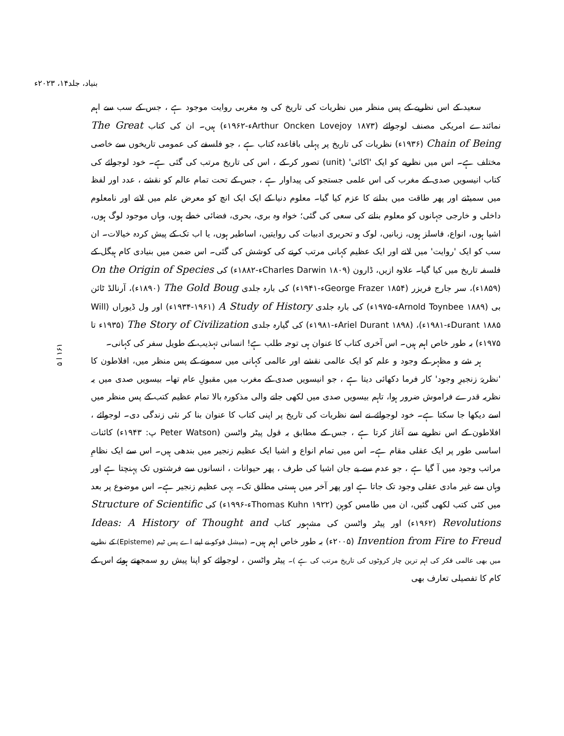بنیاد، جلد۱۴، ۲۰۲۳ء
سعید کے اس نظریے کے پس منظر میں نظریات کی تاریخ کی وہ مغربی روایت موجود ہے ، جس کے سب سے اہم نمائندے امریکی مصنف لوجوائے (Arthur Oncken Lovejoy ۱۸۷۳ء-۱۹۶۲ء) ہیں۔ ان کی کتاب The Great Chain of Being (۱۹۳۶ء) نظریات کی تاریخ پر پہلی باقاعدہ کتاب ہے ، جو فلسفے کی عمومی تاریخوں سے خاصی مختلف ہے۔ اس میں نظریے کو ایک 'اکائی' (unit) تصور کر کے ، اس کی تاریخ مرتب کی گئی ہے۔ خود لوجوائے کی کتاب انیسویں صدی کے مغرب کی اس علمی جستجو کی پیداوار ہے ، جس کے تحت تمام عالم کو نقشے ، عدد اور لفظ میں سمیٹنے اور پھر طاقت میں بدلنے کا عزم کیا گیا۔ معلوم دنیا کے ایک ایک انچ کو معرض علم میں لانے اور نامعلوم داخلی و خارجی جہانوں کو معلوم بنانے کی سعی کی گئی؛ خواہ وہ بری، بحری، فضائی خطے ہوں، وہاں موجود لوگ ہوں، اشیا ہوں، انواع، فاسلز ہوں، زبانیں، لوک و تحریری ادبیات کی روایتیں، اساطیر ہوں، یا اب تک کے پیش کردہ خیالات۔ ان سب کو ایک 'روایت' میں لانے اور ایک عظیم کہانی مرتب کرنے کی کوشش کی گئی۔ اس ضمن میں بنیادی کام ہیگل کے فلسفہ تاریخ میں کیا گیا۔ علاوہ ازیں، ڈارون (Charles Darwin ۱۸۰۹ء-۱۸۸۲ء) کی On the Origin of Species (۱۸۵۹ء)، سر جارج فریزر (George Frazer ۱۸۵۴ء-۱۹۴۱ء) کی بارہ جلدی The Gold Boug (۱۸۹۰ء)، آرنالڈ ٹائن بی (Arnold Toynbee ۱۸۸۹ء-۱۹۷۵ء) کی بارہ جلدی A Study of History (۱۹۳۴-۱۹۶۱ء) اور ول ڈیوراں (Will Durant ۱۸۸۵ء-۱۹۸۱ء)، (Ariel Durant ۱۸۹۸ء-۱۹۸۱ء) کی گیارہ جلدی The Story of Civilization (۱۹۳۵ء تا ۱۹۷۵ء) بہ طور خاص اہم ہیں۔ اس آخری کتاب کا عنوان ہی توجہ طلب ہے! انسانی تہذیب کے طویل سفر کی کہانی۔
ہر شے و مظہر کے وجود و علم کو ایک عالمی نقشے اور عالمی کہانی میں سمونے کے پس منظر میں، افلاطون کا 'نظریۂ زنجیرِ وجود' کار فرما دکھائی دیتا ہے ، جو انیسویں صدی کے مغرب میں مقبولِ عام تھا۔ بیسویں صدی میں یہ نظریہ قدرے فراموش ضرور ہوا، تاہم بیسویں صدی میں لکھی جانے والی مذکورہ بالا تمام عظیم کتب کے پس منظر میں اسے دیکھا جا سکتا ہے۔ خود لوجوائے نے اسے نظریات کی تاریخ پر اپنی کتاب کا عنوان بنا کر نئی زندگی دی۔ لوجوائے ، افلاطون کے اس نظریے سے آغاز کرتا ہے ، جس کے مطابق بہ قول پیٹر واٹسن (Peter Watson پ: ۱۹۴۳ء) کائنات اساسی طور پر ایک عقلی مقام ہے۔ اس میں تمام انواع و اشیا ایک عظیم زنجیر میں بندھی ہیں۔ اس سے ایک نظامِ مراتب وجود میں آ گیا ہے ، جو عدم سے بے جان اشیا کی طرف ، پھر حیوانات ، انسانوں سے فرشتوں تک پہنچتا ہے اور وہاں سے غیر مادی عقلی وجود تک جاتا ہے اور پھر آخر میں ہستی مطلق تک۔ یہی عظیم زنجیر ہے۔ اس موضوع پر بعد میں کئی کتب لکھی گئیں، ان میں طامس کوہن (Thomas Kuhn ۱۹۲۲ء-۱۹۹۶ء) کی Structure of Scientific Revolutions (۱۹۶۲ء) اور پیٹر واٹسن کی مشہور کتاب Ideas: A History of Thought and Invention from Fire to Freud (۲۰۰۵ء) بہ طور خاص اہم ہیں۔ (میشل فوکو نے اپنے اے پس ٹیم (Episteme) کے نظریے میں بھی عالمی فکر کی اہم ترین چار کروٹوں کی تاریخ مرتب کی ہے )۔ پیٹر واٹسن ، لوجوائے کو اپنا پیش رو سمجھتے ہوئے اس کے کام کا تفصیلی تعارف بھی
۱۶۱ ا ۵